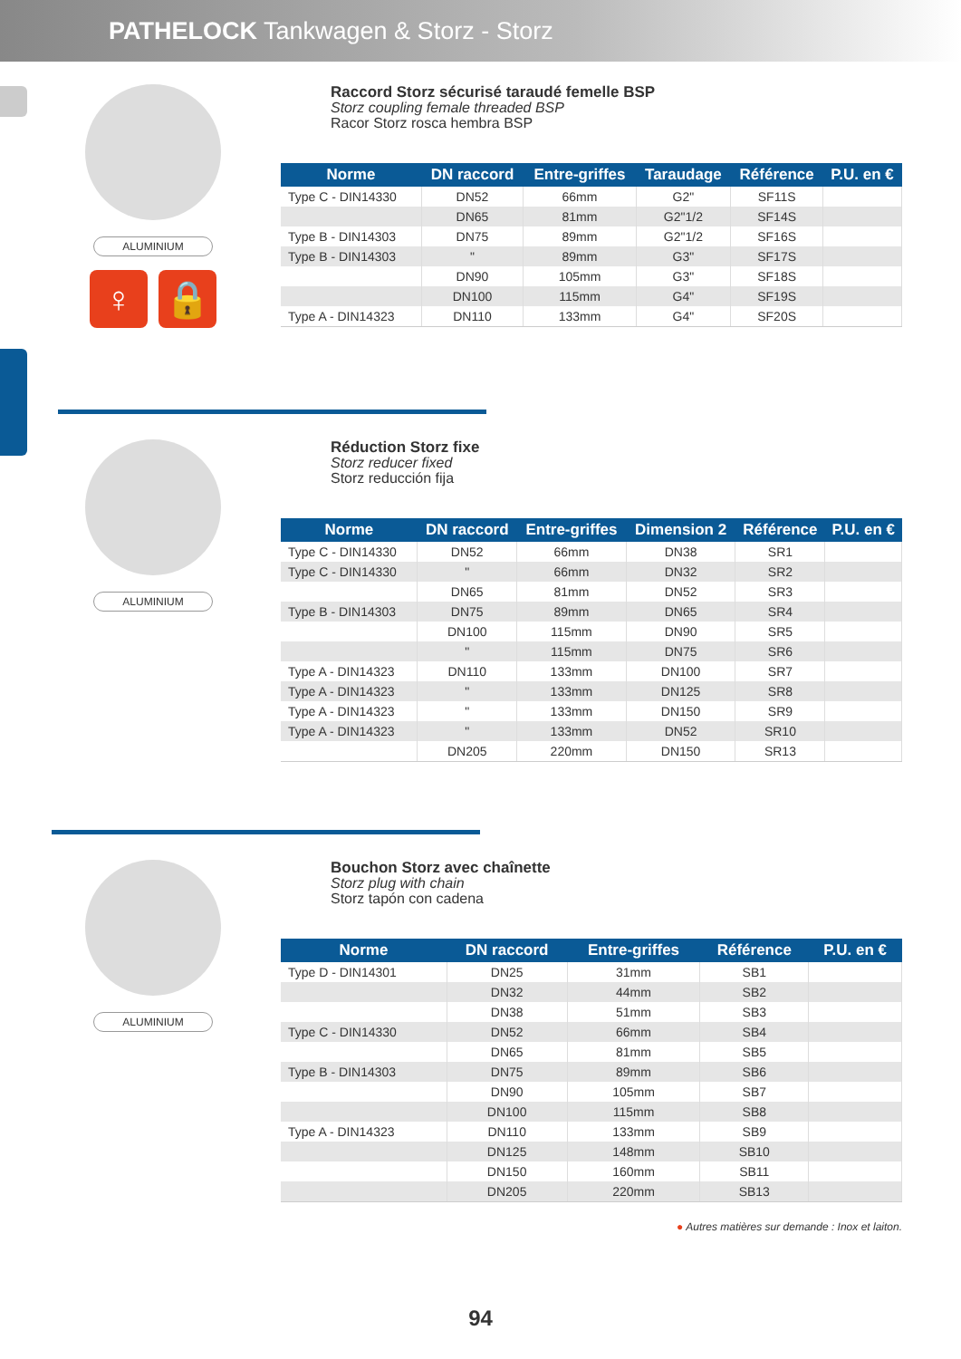PATHELOCK Tankwagen & Storz - Storz
ALUMINIUM
♀ 🔒
Raccord Storz sécurisé taraudé femelle BSP
Storz coupling female threaded BSP
Racor Storz rosca hembra BSP
| Norme | DN raccord | Entre-griffes | Taraudage | Référence | P.U. en € |
| --- | --- | --- | --- | --- | --- |
| Type C - DIN14330 | DN52 | 66mm | G2" | SF11S | |
| | DN65 | 81mm | G2"1/2 | SF14S | |
| Type B - DIN14303 | DN75 | 89mm | G2"1/2 | SF16S | |
| Type B - DIN14303 | " | 89mm | G3" | SF17S | |
| | DN90 | 105mm | G3" | SF18S | |
| | DN100 | 115mm | G4" | SF19S | |
| Type A - DIN14323 | DN110 | 133mm | G4" | SF20S | |
ALUMINIUM
Réduction Storz fixe
Storz reducer fixed
Storz reducción fija
| Norme | DN raccord | Entre-griffes | Dimension 2 | Référence | P.U. en € |
| --- | --- | --- | --- | --- | --- |
| Type C - DIN14330 | DN52 | 66mm | DN38 | SR1 | |
| Type C - DIN14330 | " | 66mm | DN32 | SR2 | |
| | DN65 | 81mm | DN52 | SR3 | |
| Type B - DIN14303 | DN75 | 89mm | DN65 | SR4 | |
| | DN100 | 115mm | DN90 | SR5 | |
| | " | 115mm | DN75 | SR6 | |
| Type A - DIN14323 | DN110 | 133mm | DN100 | SR7 | |
| Type A - DIN14323 | " | 133mm | DN125 | SR8 | |
| Type A - DIN14323 | " | 133mm | DN150 | SR9 | |
| Type A - DIN14323 | " | 133mm | DN52 | SR10 | |
| | DN205 | 220mm | DN150 | SR13 | |
ALUMINIUM
Bouchon Storz avec chaînette
Storz plug with chain
Storz tapón con cadena
| Norme | DN raccord | Entre-griffes | Référence | P.U. en € |
| --- | --- | --- | --- | --- |
| Type D - DIN14301 | DN25 | 31mm | SB1 | |
| | DN32 | 44mm | SB2 | |
| | DN38 | 51mm | SB3 | |
| Type C - DIN14330 | DN52 | 66mm | SB4 | |
| | DN65 | 81mm | SB5 | |
| Type B - DIN14303 | DN75 | 89mm | SB6 | |
| | DN90 | 105mm | SB7 | |
| | DN100 | 115mm | SB8 | |
| Type A - DIN14323 | DN110 | 133mm | SB9 | |
| | DN125 | 148mm | SB10 | |
| | DN150 | 160mm | SB11 | |
| | DN205 | 220mm | SB13 | |
● Autres matières sur demande : Inox et laiton.
94